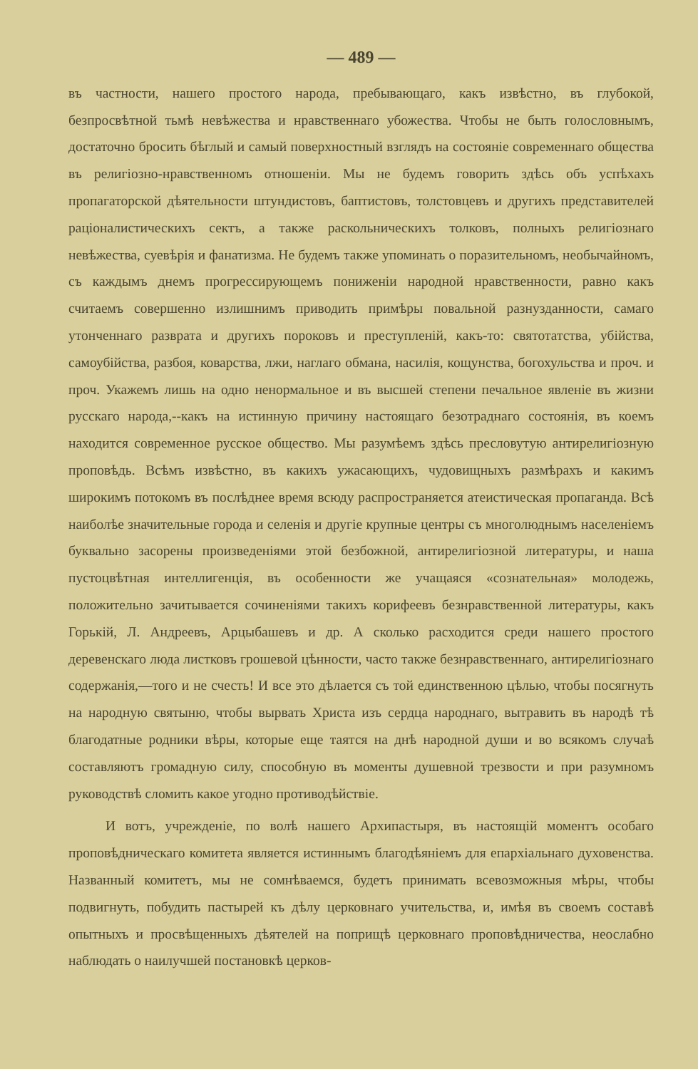— 489 —
въ частности, нашего простого народа, пребывающаго, какъ извѣстно, въ глубокой, безпросвѣтной тьмѣ невѣжества и нравственнаго убожества. Чтобы не быть голословнымъ, достаточно бросить бѣглый и самый поверхностный взглядъ на состояніе современнаго общества въ религіозно-нравственномъ отношеніи. Мы не будемъ говорить здѣсь объ успѣхахъ пропагаторской дѣятельности штундистовъ, баптистовъ, толстовцевъ и другихъ представителей раціоналистическихъ сектъ, а также раскольническихъ толковъ, полныхъ религіознаго невѣжества, суевѣрія и фанатизма. Не будемъ также упоминать о поразительномъ, необычайномъ, съ каждымъ днемъ прогрессирующемъ пониженіи народной нравственности, равно какъ считаемъ совершенно излишнимъ приводить примѣры повальной разнузданности, самаго утонченнаго разврата и другихъ пороковъ и преступленій, какъ-то: святотатства, убійства, самоубійства, разбоя, коварства, лжи, наглаго обмана, насилія, кощунства, богохульства и проч. и проч. Укажемъ лишь на одно ненормальное и въ высшей степени печальное явленіе въ жизни русскаго народа,--какъ на истинную причину настоящаго безотраднаго состоянія, въ коемъ находится современное русское общество. Мы разумѣемъ здѣсь пресловутую антирелигіозную проповѣдь. Всѣмъ извѣстно, въ какихъ ужасающихъ, чудовищныхъ размѣрахъ и какимъ широкимъ потокомъ въ послѣднее время всюду распространяется атеистическая пропаганда. Всѣ наиболѣе значительные города и селенія и другіе крупные центры съ многолюднымъ населеніемъ буквально засорены произведеніями этой безбожной, антирелигіозной литературы, и наша пустоцвѣтная интеллигенція, въ особенности же учащаяся «сознательная» молодежь, положительно зачитывается сочиненіями такихъ корифеевъ безнравственной литературы, какъ Горькій, Л. Андреевъ, Арцыбашевъ и др. А сколько расходится среди нашего простого деревенскаго люда листковъ грошевой цѣнности, часто также безнравственнаго, антирелигіознаго содержанія,—того и не счесть! И все это дѣлается съ той единственною цѣлью, чтобы посягнуть на народную святыню, чтобы вырвать Христа изъ сердца народнаго, вытравить въ народѣ тѣ благодатные родники вѣры, которые еще таятся на днѣ народной души и во всякомъ случаѣ составляютъ громадную силу, способную въ моменты душевной трезвости и при разумномъ руководствѣ сломить какое угодно противодѣйствіе.
И вотъ, учрежденіе, по волѣ нашего Архипастыря, въ настоящій моментъ особаго проповѣдническаго комитета является истиннымъ благодѣяніемъ для епархіальнаго духовенства. Названный комитетъ, мы не сомнѣваемся, будетъ принимать всевозможныя мѣры, чтобы подвигнуть, побудить пастырей къ дѣлу церковнаго учительства, и, имѣя въ своемъ составѣ опытныхъ и просвѣщенныхъ дѣятелей на поприщѣ церковнаго проповѣдничества, неослабно наблюдать о наилучшей постановкѣ церков-